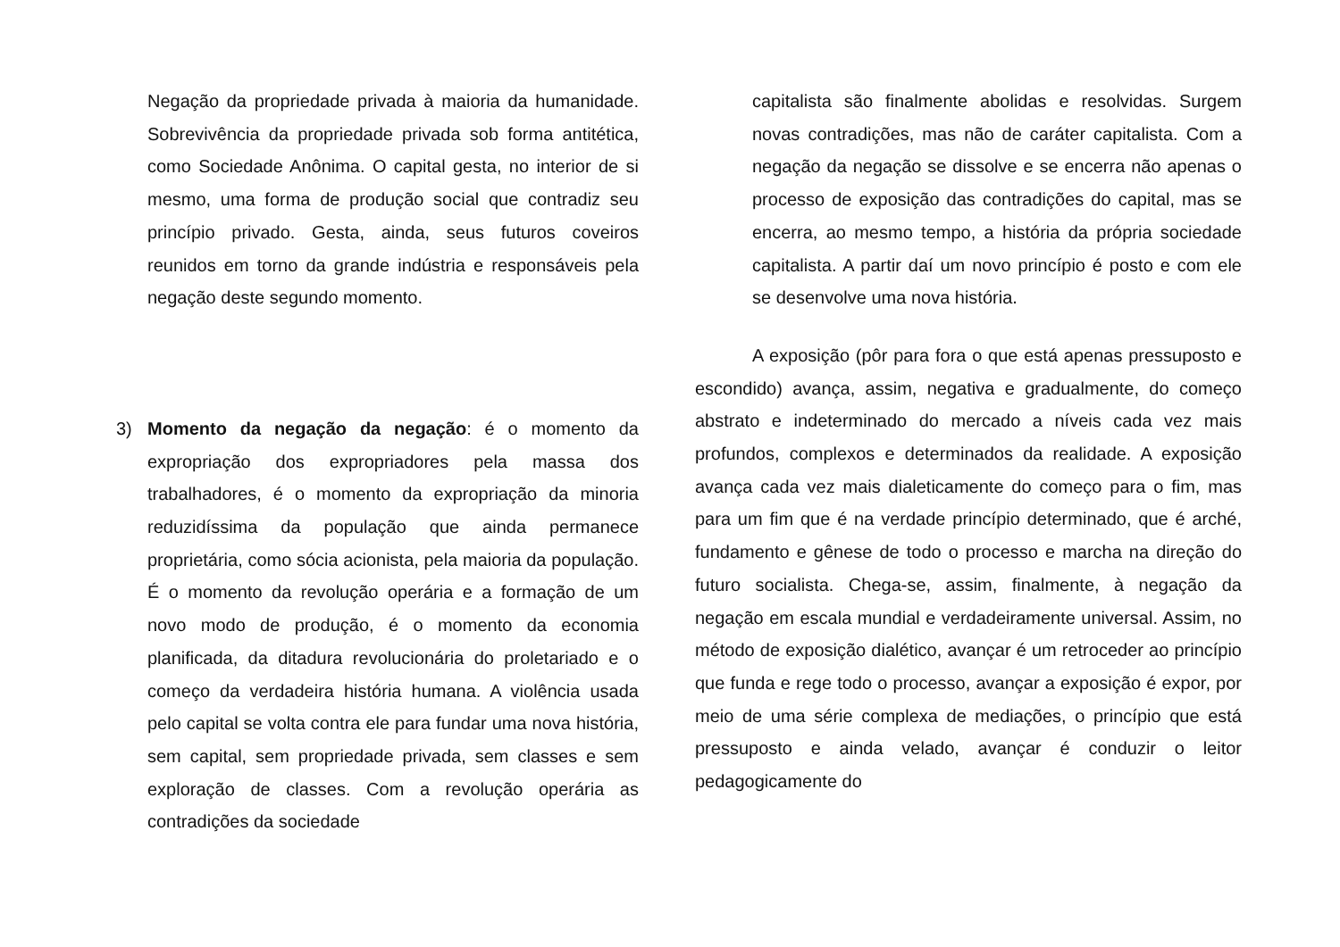Negação da propriedade privada à maioria da humanidade. Sobrevivência da propriedade privada sob forma antitética, como Sociedade Anônima. O capital gesta, no interior de si mesmo, uma forma de produção social que contradiz seu princípio privado. Gesta, ainda, seus futuros coveiros reunidos em torno da grande indústria e responsáveis pela negação deste segundo momento.
3) Momento da negação da negação: é o momento da expropriação dos expropriadores pela massa dos trabalhadores, é o momento da expropriação da minoria reduzidíssima da população que ainda permanece proprietária, como sócia acionista, pela maioria da população. É o momento da revolução operária e a formação de um novo modo de produção, é o momento da economia planificada, da ditadura revolucionária do proletariado e o começo da verdadeira história humana. A violência usada pelo capital se volta contra ele para fundar uma nova história, sem capital, sem propriedade privada, sem classes e sem exploração de classes. Com a revolução operária as contradições da sociedade
capitalista são finalmente abolidas e resolvidas. Surgem novas contradições, mas não de caráter capitalista. Com a negação da negação se dissolve e se encerra não apenas o processo de exposição das contradições do capital, mas se encerra, ao mesmo tempo, a história da própria sociedade capitalista. A partir daí um novo princípio é posto e com ele se desenvolve uma nova história.
A exposição (pôr para fora o que está apenas pressuposto e escondido) avança, assim, negativa e gradualmente, do começo abstrato e indeterminado do mercado a níveis cada vez mais profundos, complexos e determinados da realidade. A exposição avança cada vez mais dialeticamente do começo para o fim, mas para um fim que é na verdade princípio determinado, que é arché, fundamento e gênese de todo o processo e marcha na direção do futuro socialista. Chega-se, assim, finalmente, à negação da negação em escala mundial e verdadeiramente universal. Assim, no método de exposição dialético, avançar é um retroceder ao princípio que funda e rege todo o processo, avançar a exposição é expor, por meio de uma série complexa de mediações, o princípio que está pressuposto e ainda velado, avançar é conduzir o leitor pedagogicamente do